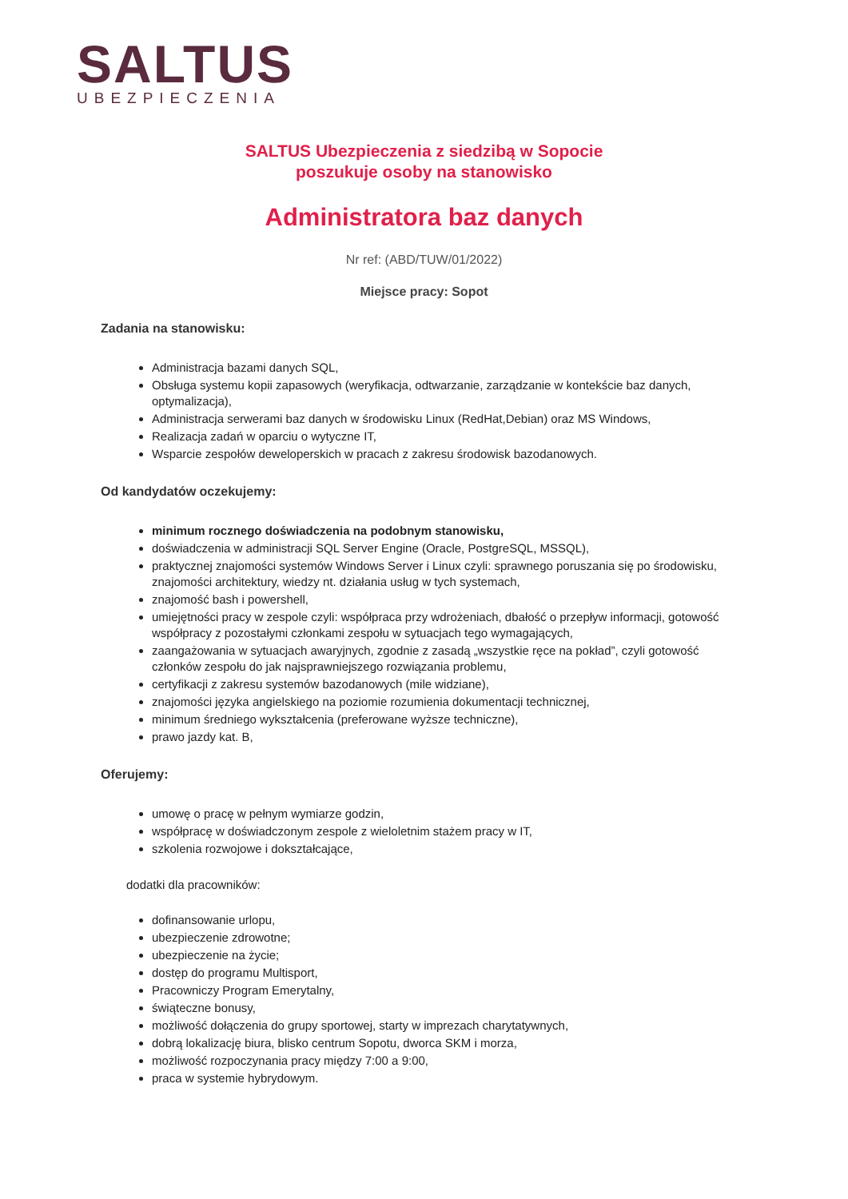SALTUS
UBEZPIECZENIA
SALTUS Ubezpieczenia z siedzibą w Sopocie
poszukuje osoby na stanowisko
Administratora baz danych
Nr ref: (ABD/TUW/01/2022)
Miejsce pracy: Sopot
Zadania na stanowisku:
Administracja bazami danych SQL,
Obsługa systemu kopii zapasowych (weryfikacja, odtwarzanie, zarządzanie w kontekście baz danych, optymalizacja),
Administracja serwerami baz danych w środowisku Linux (RedHat,Debian) oraz MS Windows,
Realizacja zadań w oparciu o wytyczne IT,
Wsparcie zespołów deweloperskich w pracach z zakresu środowisk bazodanowych.
Od kandydatów oczekujemy:
minimum rocznego doświadczenia na podobnym stanowisku,
doświadczenia w administracji SQL Server Engine (Oracle, PostgreSQL, MSSQL),
praktycznej znajomości systemów Windows Server i Linux czyli: sprawnego poruszania się po środowisku, znajomości architektury, wiedzy nt. działania usług w tych systemach,
znajomość bash i powershell,
umiejętności pracy w zespole czyli: współpraca przy wdrożeniach, dbałość o przepływ informacji, gotowość współpracy z pozostałymi członkami zespołu w sytuacjach tego wymagających,
zaangażowania w sytuacjach awaryjnych, zgodnie z zasadą „wszystkie ręce na pokład”, czyli gotowość członków zespołu do jak najsprawniejszego rozwiązania problemu,
certyfikacji z zakresu systemów bazodanowych (mile widziane),
znajomości języka angielskiego na poziomie rozumienia dokumentacji technicznej,
minimum średniego wykształcenia (preferowane wyższe techniczne),
prawo jazdy kat. B,
Oferujemy:
umowę o pracę w pełnym wymiarze godzin,
współpracę w doświadczonym zespole z wieloletnim stażem pracy w IT,
szkolenia rozwojowe i dokształcające,
dodatki dla pracowników:
dofinansowanie urlopu,
ubezpieczenie zdrowotne;
ubezpieczenie na życie;
dostęp do programu Multisport,
Pracowniczy Program Emerytalny,
świąteczne bonusy,
możliwość dołączenia do grupy sportowej, starty w imprezach charytatywnych,
dobrą lokalizację biura, blisko centrum Sopotu, dworca SKM i morza,
możliwość rozpoczynania pracy między 7:00 a 9:00,
praca w systemie hybrydowym.